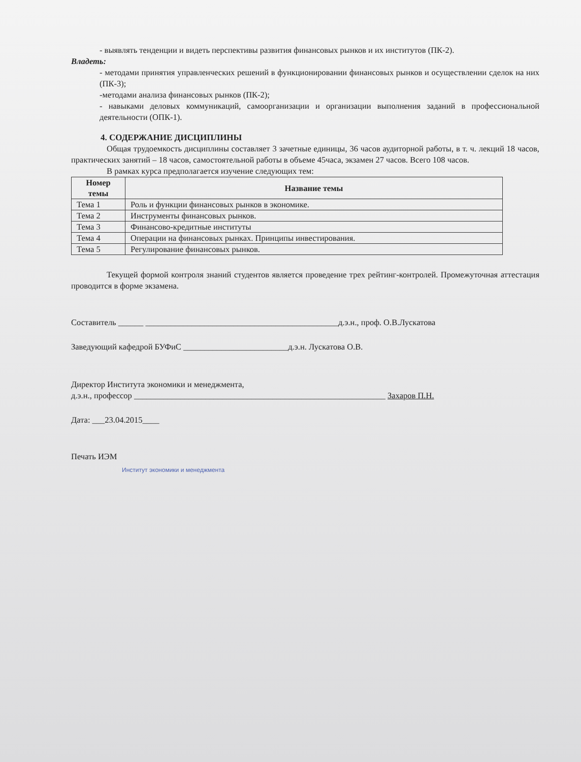- выявлять тенденции и видеть перспективы развития финансовых рынков и их институтов (ПК-2).
Владеть:
- методами принятия управленческих решений в функционировании финансовых рынков и осуществлении сделок на них (ПК-3);
-методами анализа финансовых рынков (ПК-2);
- навыками деловых коммуникаций, самоорганизации и организации выполнения заданий в профессиональной деятельности (ОПК-1).
4. СОДЕРЖАНИЕ ДИСЦИПЛИНЫ
Общая трудоемкость дисциплины составляет 3 зачетные единицы, 36 часов аудиторной работы, в т. ч. лекций 18 часов, практических занятий – 18 часов, самостоятельной работы в объеме 45часа, экзамен 27 часов. Всего 108 часов.
В рамках курса предполагается изучение следующих тем:
| Номер темы | Название темы |
| --- | --- |
| Тема 1 | Роль и функции финансовых рынков в экономике. |
| Тема 2 | Инструменты финансовых рынков. |
| Тема 3 | Финансово-кредитные институты |
| Тема 4 | Операции на финансовых рынках. Принципы инвестирования. |
| Тема 5 | Регулирование финансовых рынков. |
Текущей формой контроля знаний студентов является проведение трех рейтинг-контролей. Промежуточная аттестация проводится в форме экзамена.
Составитель ______ ______________________________________________д.э.н., проф. О.В.Лускатова
Заведующий кафедрой БУФиС _________________________д.э.н. Лускатова О.В.
Директор Института экономики и менеджмента,
д.э.н., профессор ____________________________________________________________ Захаров П.Н.
Дата: ___23.04.2015____
Печать ИЭМ
Институт экономики и менеджмента